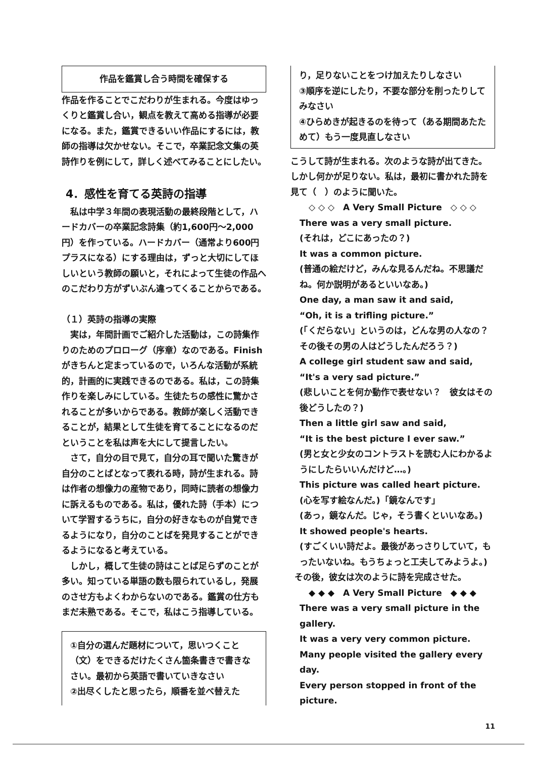作品を鑑賞し合う時間を確保する
作品を作ることでこだわりが生まれる。今度はゆっくりと鑑賞し合い，観点を教えて高める指導が必要になる。また，鑑賞できるいい作品にするには，教師の指導は欠かせない。そこで，卒業記念文集の英詩作りを例にして，詳しく述べてみることにしたい。
4．感性を育てる英詩の指導
私は中学３年間の表現活動の最終段階として，ハードカバーの卒業記念詩集（約1,600円～2,000円）を作っている。ハードカバー（通常より600円プラスになる）にする理由は，ずっと大切にしてほしいという教師の願いと，それによって生徒の作品へのこだわり方がずいぶん違ってくることからである。
（１）英詩の指導の実際
実は，年間計画でご紹介した活動は，この詩集作りのためのプロローグ（序章）なのである。Finishがきちんと定まっているので，いろんな活動が系統的，計画的に実践できるのである。私は，この詩集作りを楽しみにしている。生徒たちの感性に驚かされることが多いからである。教師が楽しく活動できることが，結果として生徒を育てることになるのだということを私は声を大にして提言したい。
さて，自分の目で見て，自分の耳で聞いた驚きが自分のことばとなって表れる時，詩が生まれる。詩は作者の想像力の産物であり，同時に読者の想像力に訴えるものである。私は，優れた詩（手本）について学習するうちに，自分の好きなものが自覚できるようになり，自分のことばを発見することができるようになると考えている。
しかし，概して生徒の詩はことば足らずのことが多い。知っている単語の数も限られているし，発展のさせ方もよくわからないのである。鑑賞の仕方もまだ未熟である。そこで，私はこう指導している。
①自分の選んだ題材について，思いつくこと（文）をできるだけたくさん箇条書きで書きなさい。最初から英語で書いていきなさい
②出尽くしたと思ったら，順番を並べ替えた
り，足りないことをつけ加えたりしなさい
③順序を逆にしたり，不要な部分を削ったりしてみなさい
④ひらめきが起きるのを待って（ある期間あたためて）もう一度見直しなさい
こうして詩が生まれる。次のような詩が出てきた。しかし何かが足りない。私は，最初に書かれた詩を見て（　）のように聞いた。
◇ ◇ ◇　A Very Small Picture　◇ ◇ ◇
There was a very small picture.
(それは，どこにあったの？)
It was a common picture.
(普通の絵だけど，みんな見るんだね。不思議だね。何か説明があるといいなあ。)
One day, a man saw it and said,
“Oh, it is a trifling picture.”
(「くだらない」というのは，どんな男の人なの？　その後その男の人はどうしたんだろう？)
A college girl student saw and said, “It's a very sad picture.”
(悲しいことを何か動作で表せない？　彼女はその後どうしたの？)
Then a little girl saw and said,
“It is the best picture I ever saw.”
(男と女と少女のコントラストを読む人にわかるようにしたらいいんだけど…。)
This picture was called heart picture.
(心を写す絵なんだ。)「鏡なんです」
(あっ，鏡なんだ。じゃ，そう書くといいなあ。)
It showed people's hearts.
(すごくいい詩だよ。最後があっさりしていて，もったいないね。もうちょっと工夫してみようよ。)
その後，彼女は次のように詩を完成させた。
◆ ◆ ◆　A Very Small Picture　◆ ◆ ◆
There was a very small picture in the gallery.
It was a very very common picture.
Many people visited the gallery every day.
Every person stopped in front of the picture.
11